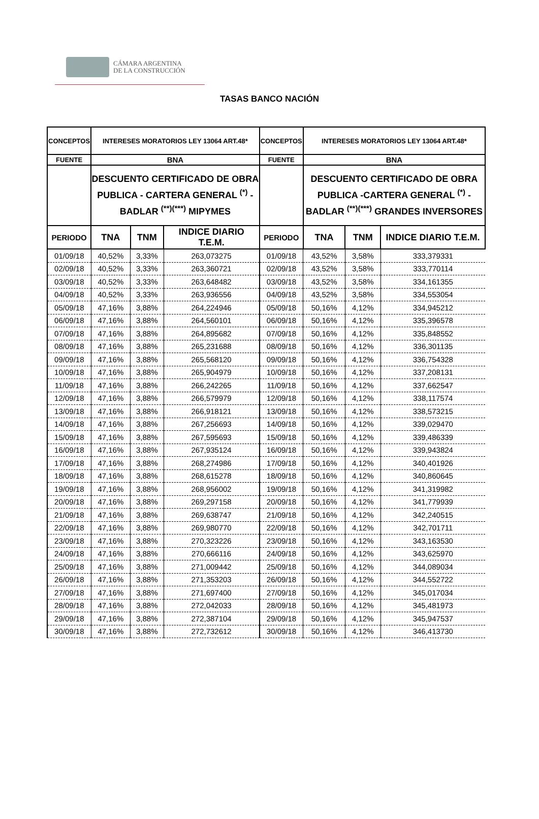CÁMARA ARGENTINA
DE LA CONSTRUCCIÓN
TASAS BANCO NACIÓN
| CONCEPTOS | INTERESES MORATORIOS LEY 13064 ART.48* | | | CONCEPTOS | INTERESES MORATORIOS LEY 13064 ART.48* | | |
| --- | --- | --- | --- | --- | --- | --- | --- |
| FUENTE | BNA | | | FUENTE | BNA | | |
| | DESCUENTO CERTIFICADO DE OBRA PUBLICA - CARTERA GENERAL <sup>(*)</sup> - BADLAR <sup>(**)(***)</sup> MIPYMES | | | | DESCUENTO CERTIFICADO DE OBRA PUBLICA -CARTERA GENERAL <sup>(*)</sup> - BADLAR <sup>(**)(***)</sup> GRANDES INVERSORES | | |
| PERIODO | TNA | TNM | INDICE DIARIO T.E.M. | PERIODO | TNA | TNM | INDICE DIARIO T.E.M. |
| 01/09/18 | 40,52% | 3,33% | 263,073275 | 01/09/18 | 43,52% | 3,58% | 333,379331 |
| 02/09/18 | 40,52% | 3,33% | 263,360721 | 02/09/18 | 43,52% | 3,58% | 333,770114 |
| 03/09/18 | 40,52% | 3,33% | 263,648482 | 03/09/18 | 43,52% | 3,58% | 334,161355 |
| 04/09/18 | 40,52% | 3,33% | 263,936556 | 04/09/18 | 43,52% | 3,58% | 334,553054 |
| 05/09/18 | 47,16% | 3,88% | 264,224946 | 05/09/18 | 50,16% | 4,12% | 334,945212 |
| 06/09/18 | 47,16% | 3,88% | 264,560101 | 06/09/18 | 50,16% | 4,12% | 335,396578 |
| 07/09/18 | 47,16% | 3,88% | 264,895682 | 07/09/18 | 50,16% | 4,12% | 335,848552 |
| 08/09/18 | 47,16% | 3,88% | 265,231688 | 08/09/18 | 50,16% | 4,12% | 336,301135 |
| 09/09/18 | 47,16% | 3,88% | 265,568120 | 09/09/18 | 50,16% | 4,12% | 336,754328 |
| 10/09/18 | 47,16% | 3,88% | 265,904979 | 10/09/18 | 50,16% | 4,12% | 337,208131 |
| 11/09/18 | 47,16% | 3,88% | 266,242265 | 11/09/18 | 50,16% | 4,12% | 337,662547 |
| 12/09/18 | 47,16% | 3,88% | 266,579979 | 12/09/18 | 50,16% | 4,12% | 338,117574 |
| 13/09/18 | 47,16% | 3,88% | 266,918121 | 13/09/18 | 50,16% | 4,12% | 338,573215 |
| 14/09/18 | 47,16% | 3,88% | 267,256693 | 14/09/18 | 50,16% | 4,12% | 339,029470 |
| 15/09/18 | 47,16% | 3,88% | 267,595693 | 15/09/18 | 50,16% | 4,12% | 339,486339 |
| 16/09/18 | 47,16% | 3,88% | 267,935124 | 16/09/18 | 50,16% | 4,12% | 339,943824 |
| 17/09/18 | 47,16% | 3,88% | 268,274986 | 17/09/18 | 50,16% | 4,12% | 340,401926 |
| 18/09/18 | 47,16% | 3,88% | 268,615278 | 18/09/18 | 50,16% | 4,12% | 340,860645 |
| 19/09/18 | 47,16% | 3,88% | 268,956002 | 19/09/18 | 50,16% | 4,12% | 341,319982 |
| 20/09/18 | 47,16% | 3,88% | 269,297158 | 20/09/18 | 50,16% | 4,12% | 341,779939 |
| 21/09/18 | 47,16% | 3,88% | 269,638747 | 21/09/18 | 50,16% | 4,12% | 342,240515 |
| 22/09/18 | 47,16% | 3,88% | 269,980770 | 22/09/18 | 50,16% | 4,12% | 342,701711 |
| 23/09/18 | 47,16% | 3,88% | 270,323226 | 23/09/18 | 50,16% | 4,12% | 343,163530 |
| 24/09/18 | 47,16% | 3,88% | 270,666116 | 24/09/18 | 50,16% | 4,12% | 343,625970 |
| 25/09/18 | 47,16% | 3,88% | 271,009442 | 25/09/18 | 50,16% | 4,12% | 344,089034 |
| 26/09/18 | 47,16% | 3,88% | 271,353203 | 26/09/18 | 50,16% | 4,12% | 344,552722 |
| 27/09/18 | 47,16% | 3,88% | 271,697400 | 27/09/18 | 50,16% | 4,12% | 345,017034 |
| 28/09/18 | 47,16% | 3,88% | 272,042033 | 28/09/18 | 50,16% | 4,12% | 345,481973 |
| 29/09/18 | 47,16% | 3,88% | 272,387104 | 29/09/18 | 50,16% | 4,12% | 345,947537 |
| 30/09/18 | 47,16% | 3,88% | 272,732612 | 30/09/18 | 50,16% | 4,12% | 346,413730 |